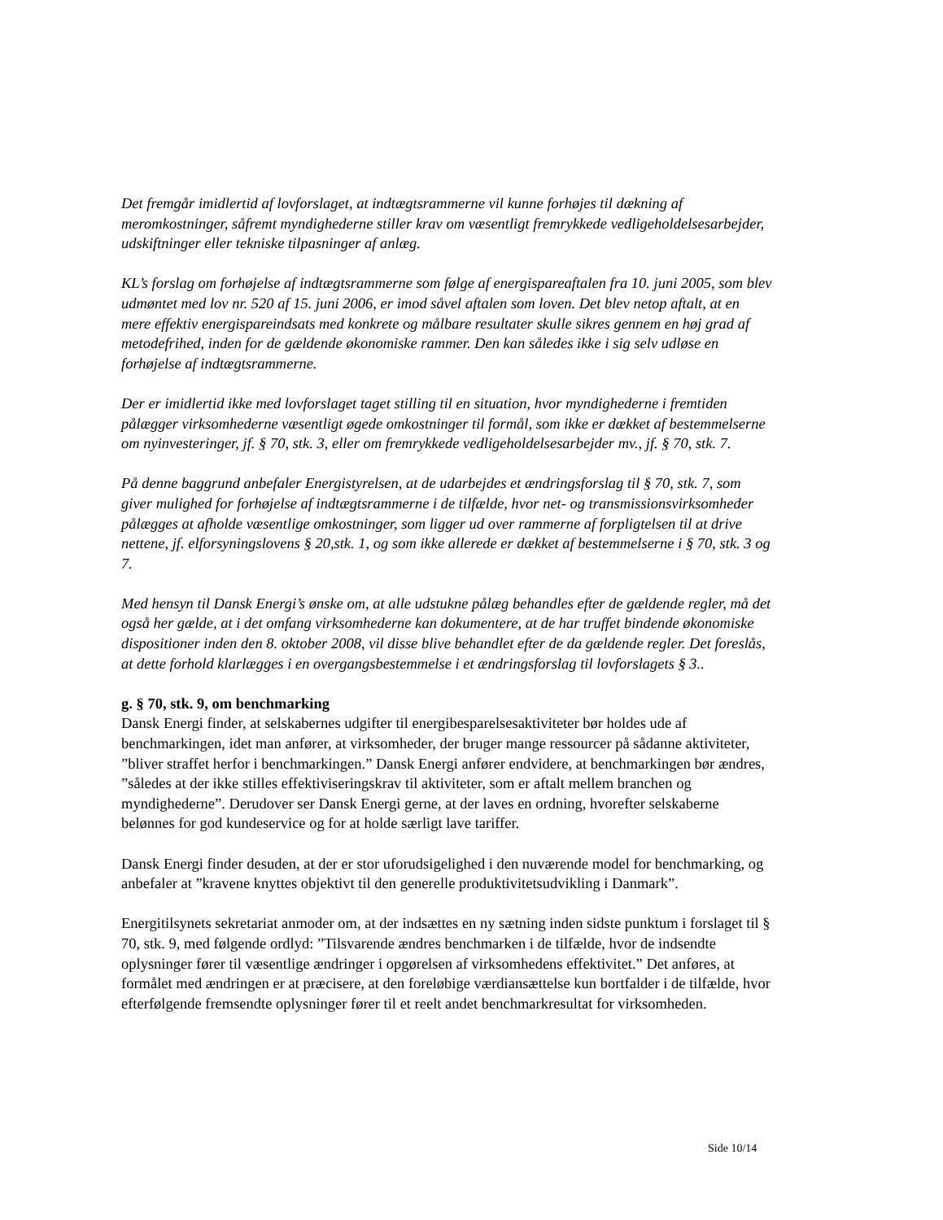Det fremgår imidlertid af lovforslaget, at indtægtsrammerne vil kunne forhøjes til dækning af meromkostninger, såfremt myndighederne stiller krav om væsentligt fremrykkede vedligeholdelsesarbejder, udskiftninger eller tekniske tilpasninger af anlæg.
KL’s forslag om forhøjelse af indtægtsrammerne som følge af energispareaftalen fra 10. juni 2005, som blev udmøntet med lov nr. 520 af 15. juni 2006, er imod såvel aftalen som loven. Det blev netop aftalt, at en mere effektiv energispareindsats med konkrete og målbare resultater skulle sikres gennem en høj grad af metodefrihed, inden for de gældende økonomiske rammer. Den kan således ikke i sig selv udløse en forhøjelse af indtægtsrammerne.
Der er imidlertid ikke med lovforslaget taget stilling til en situation, hvor myndighederne i fremtiden pålægger virksomhederne væsentligt øgede omkostninger til formål, som ikke er dækket af bestemmelserne om nyinvesteringer, jf. § 70, stk. 3, eller om fremrykkede vedligeholdelsesarbejder mv., jf. § 70, stk. 7.
På denne baggrund anbefaler Energistyrelsen, at de udarbejdes et ændringsforslag til § 70, stk. 7, som giver mulighed for forhøjelse af indtægtsrammerne i de tilfælde, hvor net- og transmissionsvirksomheder pålægges at afholde væsentlige omkostninger, som ligger ud over rammerne af forpligtelsen til at drive nettene, jf. elforsyningslovens § 20,stk. 1, og som ikke allerede er dækket af bestemmelserne i § 70, stk. 3 og 7.
Med hensyn til Dansk Energi’s ønske om, at alle udstukne pålæg behandles efter de gældende regler, må det også her gælde, at i det omfang virksomhederne kan dokumentere, at de har truffet bindende økonomiske dispositioner inden den 8. oktober 2008, vil disse blive behandlet efter de da gældende regler. Det foreslås, at dette forhold klarlægges i en overgangsbestemmelse i et ændringsforslag til lovforslagets § 3..
g. § 70, stk. 9, om benchmarking
Dansk Energi finder, at selskabernes udgifter til energibesparelsesaktiviteter bør holdes ude af benchmarkingen, idet man anfører, at virksomheder, der bruger mange ressourcer på sådanne aktiviteter, ”bliver straffet herfor i benchmarkingen.” Dansk Energi anfører endvidere, at benchmarkingen bør ændres, ”således at der ikke stilles effektiviseringskrav til aktiviteter, som er aftalt mellem branchen og myndighederne”. Derudover ser Dansk Energi gerne, at der laves en ordning, hvorefter selskaberne belønnes for god kundeservice og for at holde særligt lave tariffer.
Dansk Energi finder desuden, at der er stor uforudsigelighed i den nuværende model for benchmarking, og anbefaler at ”kravene knyttes objektivt til den generelle produktivitetsudvikling i Danmark”.
Energitilsynets sekretariat anmoder om, at der indsættes en ny sætning inden sidste punktum i forslaget til § 70, stk. 9, med følgende ordlyd: ”Tilsvarende ændres benchmarken i de tilfælde, hvor de indsendte oplysninger fører til væsentlige ændringer i opgørelsen af virksomhedens effektivitet.” Det anføres, at formålet med ændringen er at præcisere, at den foreløbige værdiansættelse kun bortfalder i de tilfælde, hvor efterfølgende fremsendte oplysninger fører til et reelt andet benchmarkresultat for virksomheden.
Side 10/14